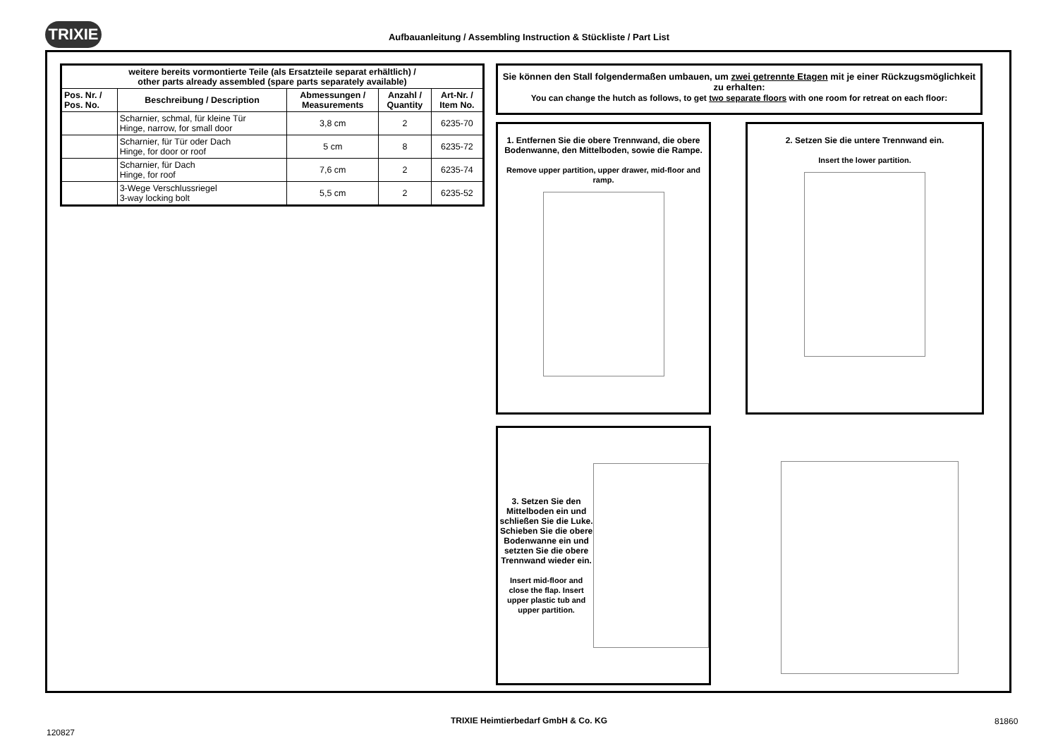TRIXIE
Aufbauanleitung / Assembling Instruction & Stückliste / Part List
| weitere bereits vormontierte Teile (als Ersatzteile separat erhältlich) / other parts already assembled (spare parts separately available) | | | | |
| --- | --- | --- | --- | --- |
| Pos. Nr. / Pos. No. | Beschreibung / Description | Abmessungen / Measurements | Anzahl / Quantity | Art-Nr. / Item No. |
| | Scharnier, schmal, für kleine Tür Hinge, narrow, for small door | 3,8 cm | 2 | 6235-70 |
| | Scharnier, für Tür oder Dach Hinge, for door or roof | 5 cm | 8 | 6235-72 |
| | Scharnier, für Dach Hinge, for roof | 7,6 cm | 2 | 6235-74 |
| | 3-Wege Verschlussriegel 3-way locking bolt | 5,5 cm | 2 | 6235-52 |
Sie können den Stall folgendermaßen umbauen, um zwei getrennte Etagen mit je einer Rückzugsmöglichkeit zu erhalten:
You can change the hutch as follows, to get two separate floors with one room for retreat on each floor:
1. Entfernen Sie die obere Trennwand, die obere Bodenwanne, den Mittelboden, sowie die Rampe.
Remove upper partition, upper drawer, mid-floor and ramp.
2. Setzen Sie die untere Trennwand ein.
Insert the lower partition.
3. Setzen Sie den Mittelboden ein und schließen Sie die Luke. Schieben Sie die obere Bodenwanne ein und setzten Sie die obere Trennwand wieder ein.
Insert mid-floor and close the flap. Insert upper plastic tub and upper partition.
TRIXIE Heimtierbedarf GmbH & Co. KG
120827
81860